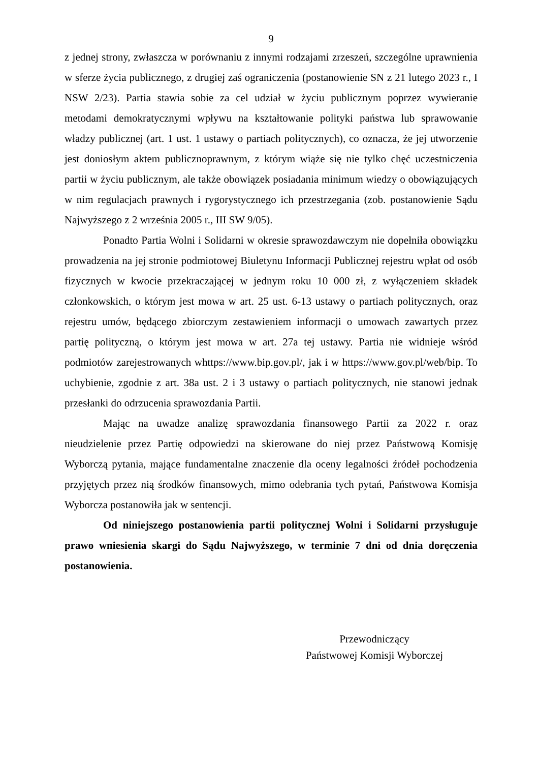9
z jednej strony, zwłaszcza w porównaniu z innymi rodzajami zrzeszeń, szczególne uprawnienia w sferze życia publicznego, z drugiej zaś ograniczenia (postanowienie SN z 21 lutego 2023 r., I NSW 2/23). Partia stawia sobie za cel udział w życiu publicznym poprzez wywieranie metodami demokratycznymi wpływu na kształtowanie polityki państwa lub sprawowanie władzy publicznej (art. 1 ust. 1 ustawy o partiach politycznych), co oznacza, że jej utworzenie jest doniosłym aktem publicznoprawnym, z którym wiąże się nie tylko chęć uczestniczenia partii w życiu publicznym, ale także obowiązek posiadania minimum wiedzy o obowiązujących w nim regulacjach prawnych i rygorystycznego ich przestrzegania (zob. postanowienie Sądu Najwyższego z 2 września 2005 r., III SW 9/05).
Ponadto Partia Wolni i Solidarni w okresie sprawozdawczym nie dopełniła obowiązku prowadzenia na jej stronie podmiotowej Biuletynu Informacji Publicznej rejestru wpłat od osób fizycznych w kwocie przekraczającej w jednym roku 10 000 zł, z wyłączeniem składek członkowskich, o którym jest mowa w art. 25 ust. 6-13 ustawy o partiach politycznych, oraz rejestru umów, będącego zbiorczym zestawieniem informacji o umowach zawartych przez partię polityczną, o którym jest mowa w art. 27a tej ustawy. Partia nie widnieje wśród podmiotów zarejestrowanych whttps://www.bip.gov.pl/, jak i w https://www.gov.pl/web/bip. To uchybienie, zgodnie z art. 38a ust. 2 i 3 ustawy o partiach politycznych, nie stanowi jednak przesłanki do odrzucenia sprawozdania Partii.
Mając na uwadze analizę sprawozdania finansowego Partii za 2022 r. oraz nieudzielenie przez Partię odpowiedzi na skierowane do niej przez Państwową Komisję Wyborczą pytania, mające fundamentalne znaczenie dla oceny legalności źródeł pochodzenia przyjętych przez nią środków finansowych, mimo odebrania tych pytań, Państwowa Komisja Wyborcza postanowiła jak w sentencji.
Od niniejszego postanowienia partii politycznej Wolni i Solidarni przysługuje prawo wniesienia skargi do Sądu Najwyższego, w terminie 7 dni od dnia doręczenia postanowienia.
Przewodniczący
Państwowej Komisji Wyborczej